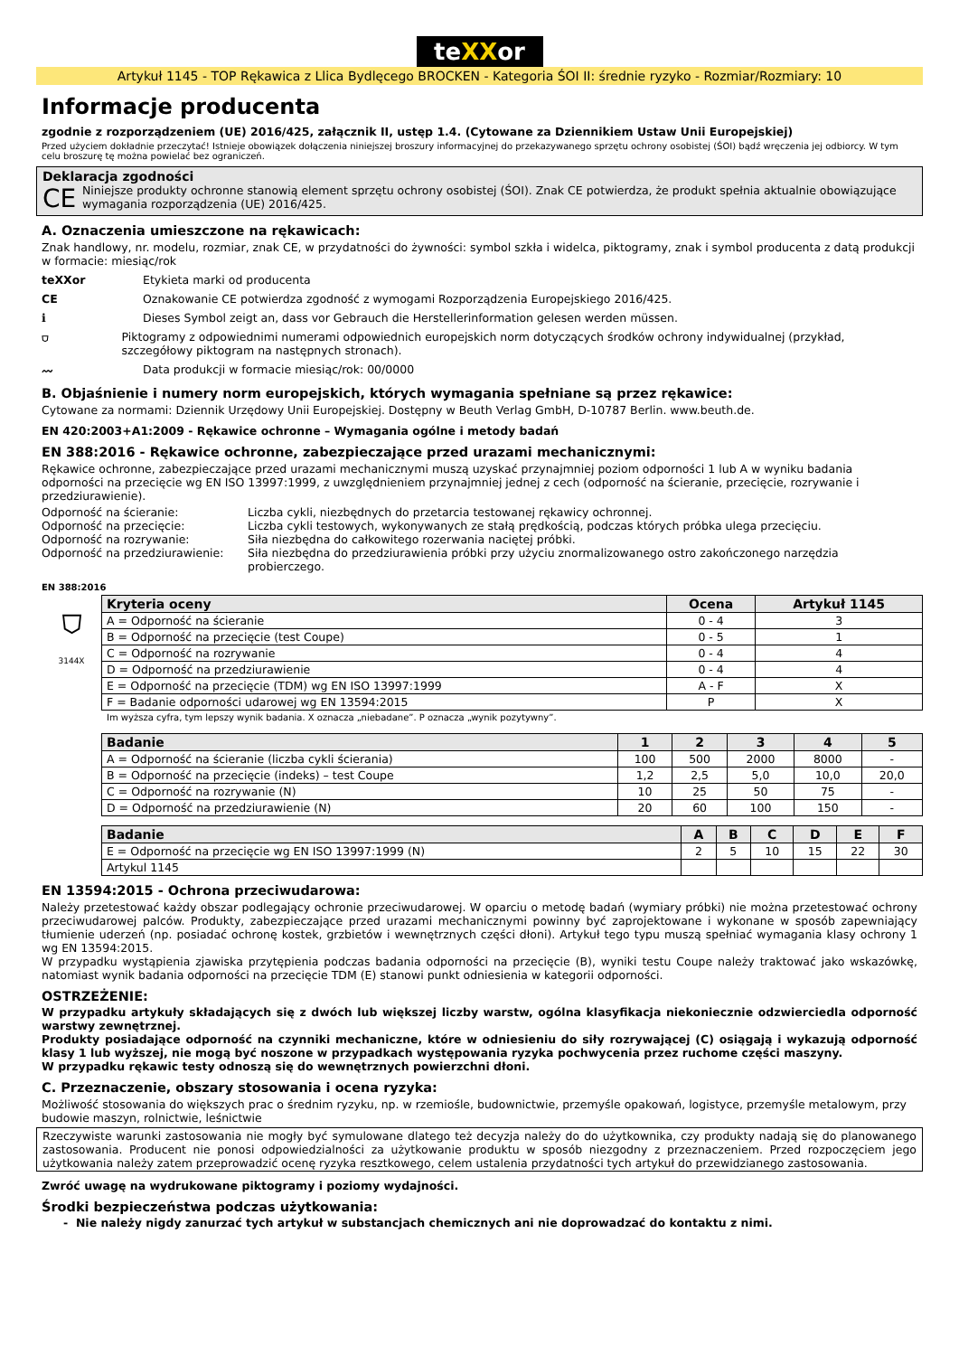teXXor
Artykuł 1145 - TOP Rękawica z Llica Bydlęcego BROCKEN - Kategoria ŚOI II: średnie ryzyko - Rozmiar/Rozmiary: 10
Informacje producenta
zgodnie z rozporządzeniem (UE) 2016/425, załącznik II, ustęp 1.4. (Cytowane za Dziennikiem Ustaw Unii Europejskiej)
Przed użyciem dokładnie przeczytać! Istnieje obowiązek dołączenia niniejszej broszury informacyjnej do przekazywanego sprzętu ochrony osobistej (ŚOI) bądź wręczenia jej odbiorcy. W tym celu broszurę tę można powielać bez ograniczeń.
Deklaracja zgodności
CE
Niniejsze produkty ochronne stanowią element sprzętu ochrony osobistej (ŚOI). Znak CE potwierdza, że produkt spełnia aktualnie obowiązujące wymagania rozporządzenia (UE) 2016/425.
A. Oznaczenia umieszczone na rękawicach:
Znak handlowy, nr. modelu, rozmiar, znak CE, w przydatności do żywności: symbol szkła i widelca, piktogramy, znak i symbol producenta z datą produkcji w formacie: miesiąc/rok
teXXor Etykieta marki od producenta
CE Oznakowanie CE potwierdza zgodność z wymogami Rozporządzenia Europejskiego 2016/425.
ℹ Dieses Symbol zeigt an, dass vor Gebrauch die Herstellerinformation gelesen werden müssen.
⛉ Piktogramy z odpowiednimi numerami odpowiednich europejskich norm dotyczących środków ochrony indywidualnej (przykład, szczegółowy piktogram na następnych stronach).
〰 Data produkcji w formacie miesiąc/rok: 00/0000
B. Objaśnienie i numery norm europejskich, których wymagania spełniane są przez rękawice:
Cytowane za normami: Dziennik Urzędowy Unii Europejskiej. Dostępny w Beuth Verlag GmbH, D-10787 Berlin. www.beuth.de.
EN 420:2003+A1:2009 - Rękawice ochronne – Wymagania ogólne i metody badań
EN 388:2016 - Rękawice ochronne, zabezpieczające przed urazami mechanicznymi:
Rękawice ochronne, zabezpieczające przed urazami mechanicznymi muszą uzyskać przynajmniej poziom odporności 1 lub A w wyniku badania odporności na przecięcie wg EN ISO 13997:1999, z uwzględnieniem przynajmniej jednej z cech (odporność na ścieranie, przecięcie, rozrywanie i przedziurawienie).
Odporność na ścieranie: Liczba cykli, niezbędnych do przetarcia testowanej rękawicy ochronnej.
Odporność na przecięcie: Liczba cykli testowych, wykonywanych ze stałą prędkością, podczas których próbka ulega przecięciu.
Odporność na rozrywanie: Siła niezbędna do całkowitego rozerwania naciętej próbki.
Odporność na przedziurawienie: Siła niezbędna do przedziurawienia próbki przy użyciu znormalizowanego ostro zakończonego narzędzia probierczego.
EN 388:2016
⛉
3144X
| Kryteria oceny | Ocena | Artykuł 1145 |
| --- | --- | --- |
| A = Odporność na ścieranie | 0 - 4 | 3 |
| B = Odporność na przecięcie (test Coupe) | 0 - 5 | 1 |
| C = Odporność na rozrywanie | 0 - 4 | 4 |
| D = Odporność na przedziurawienie | 0 - 4 | 4 |
| E = Odporność na przecięcie (TDM) wg EN ISO 13997:1999 | A - F | X |
| F = Badanie odporności udarowej wg EN 13594:2015 | P | X |
Im wyższa cyfra, tym lepszy wynik badania. X oznacza „niebadane”. P oznacza „wynik pozytywny”.
| Badanie | 1 | 2 | 3 | 4 | 5 |
| --- | --- | --- | --- | --- | --- |
| A = Odporność na ścieranie (liczba cykli ścierania) | 100 | 500 | 2000 | 8000 | - |
| B = Odporność na przecięcie (indeks) – test Coupe | 1,2 | 2,5 | 5,0 | 10,0 | 20,0 |
| C = Odporność na rozrywanie (N) | 10 | 25 | 50 | 75 | - |
| D = Odporność na przedziurawienie (N) | 20 | 60 | 100 | 150 | - |
| Badanie | A | B | C | D | E | F |
| --- | --- | --- | --- | --- | --- | --- |
| E = Odporność na przecięcie wg EN ISO 13997:1999 (N) | 2 | 5 | 10 | 15 | 22 | 30 |
| Artykul 1145 | | | | | | |
EN 13594:2015 - Ochrona przeciwudarowa:
Należy przetestować każdy obszar podlegający ochronie przeciwudarowej. W oparciu o metodę badań (wymiary próbki) nie można przetestować ochrony przeciwudarowej palców. Produkty, zabezpieczające przed urazami mechanicznymi powinny być zaprojektowane i wykonane w sposób zapewniający tłumienie uderzeń (np. posiadać ochronę kostek, grzbietów i wewnętrznych części dłoni). Artykuł tego typu muszą spełniać wymagania klasy ochrony 1 wg EN 13594:2015.
W przypadku wystąpienia zjawiska przytępienia podczas badania odporności na przecięcie (B), wyniki testu Coupe należy traktować jako wskazówkę, natomiast wynik badania odporności na przecięcie TDM (E) stanowi punkt odniesienia w kategorii odporności.
OSTRZEŻENIE:
W przypadku artykuły składających się z dwóch lub większej liczby warstw, ogólna klasyfikacja niekoniecznie odzwierciedla odporność warstwy zewnętrznej.
Produkty posiadające odporność na czynniki mechaniczne, które w odniesieniu do siły rozrywającej (C) osiągają i wykazują odporność klasy 1 lub wyższej, nie mogą być noszone w przypadkach występowania ryzyka pochwycenia przez ruchome części maszyny.
W przypadku rękawic testy odnoszą się do wewnętrznych powierzchni dłoni.
C. Przeznaczenie, obszary stosowania i ocena ryzyka:
Możliwość stosowania do większych prac o średnim ryzyku, np. w rzemiośle, budownictwie, przemyśle opakowań, logistyce, przemyśle metalowym, przy budowie maszyn, rolnictwie, leśnictwie
Rzeczywiste warunki zastosowania nie mogły być symulowane dlatego też decyzja należy do do użytkownika, czy produkty nadają się do planowanego zastosowania. Producent nie ponosi odpowiedzialności za użytkowanie produktu w sposób niezgodny z przeznaczeniem. Przed rozpoczęciem jego użytkowania należy zatem przeprowadzić ocenę ryzyka resztkowego, celem ustalenia przydatności tych artykuł do przewidzianego zastosowania.
Zwróć uwagę na wydrukowane piktogramy i poziomy wydajności.
Środki bezpieczeństwa podczas użytkowania:
- Nie należy nigdy zanurzać tych artykuł w substancjach chemicznych ani nie doprowadzać do kontaktu z nimi.